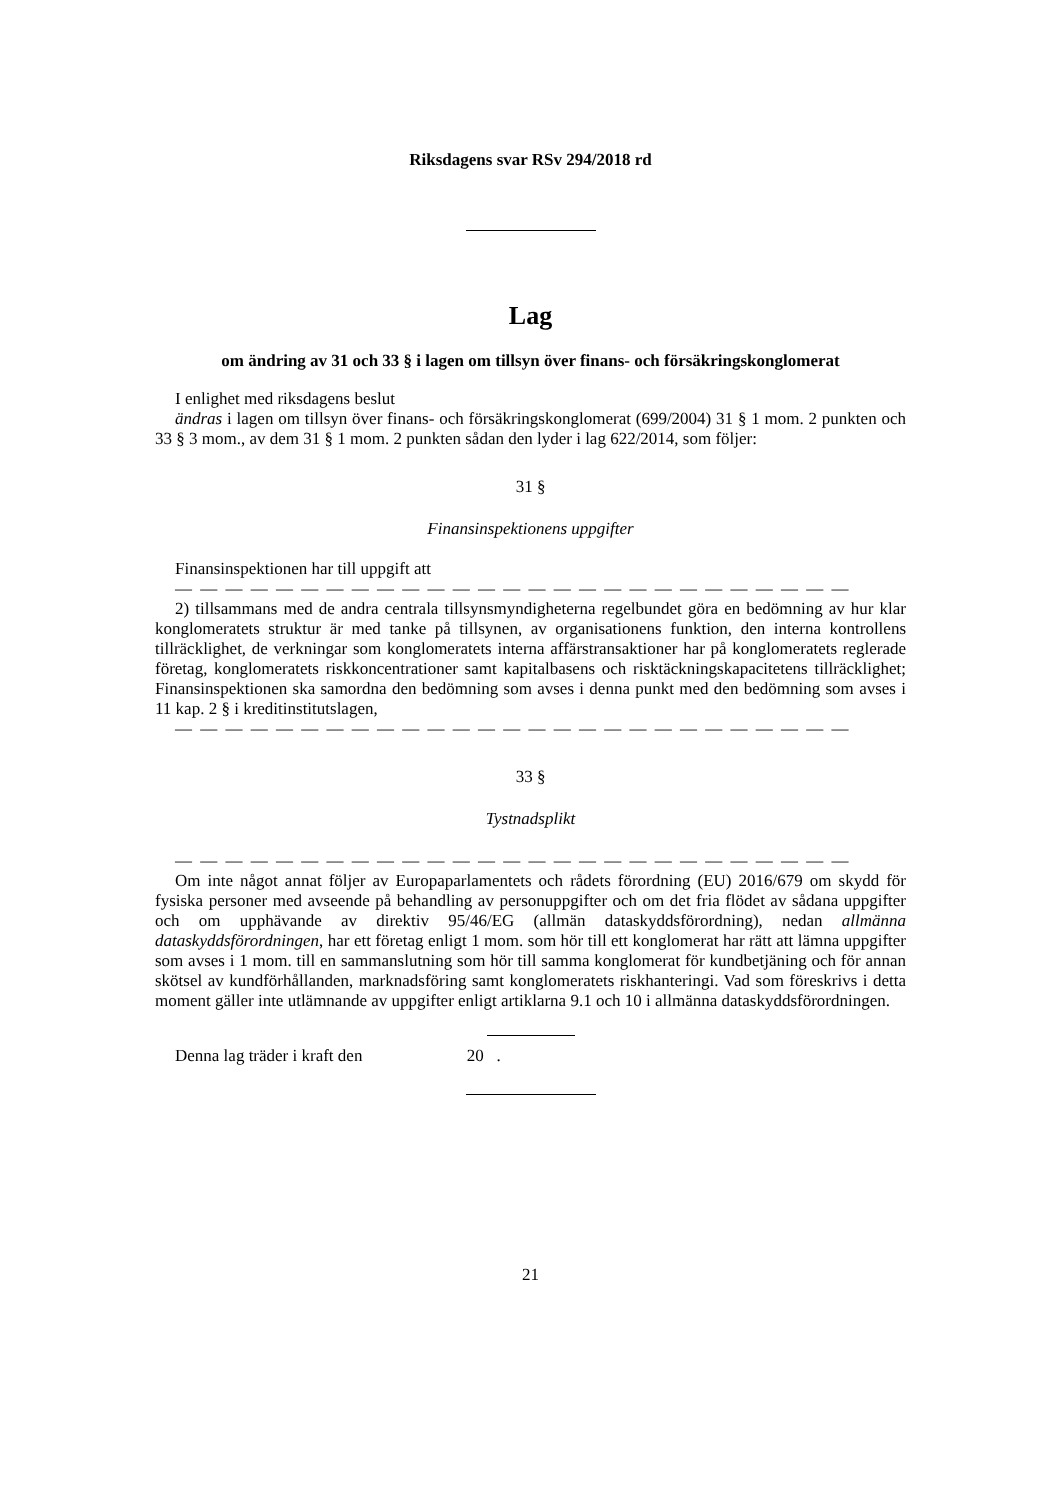Riksdagens svar RSv 294/2018 rd
Lag
om ändring av 31 och 33 § i lagen om tillsyn över finans- och försäkringskonglomerat
I enlighet med riksdagens beslut
ändras i lagen om tillsyn över finans- och försäkringskonglomerat (699/2004) 31 § 1 mom. 2 punkten och 33 § 3 mom., av dem 31 § 1 mom. 2 punkten sådan den lyder i lag 622/2014, som följer:
31 §
Finansinspektionens uppgifter
Finansinspektionen har till uppgift att
— — — — — — — — — — — — — — — — — — — — — — — — — — —
2) tillsammans med de andra centrala tillsynsmyndigheterna regelbundet göra en bedömning av hur klar konglomeratets struktur är med tanke på tillsynen, av organisationens funktion, den interna kontrollens tillräcklighet, de verkningar som konglomeratets interna affärstransaktioner har på konglomeratets reglerade företag, konglomeratets riskkoncentrationer samt kapitalbasens och risktäckningskapacitetens tillräcklighet; Finansinspektionen ska samordna den bedömning som avses i denna punkt med den bedömning som avses i 11 kap. 2 § i kreditinstitutslagen,
— — — — — — — — — — — — — — — — — — — — — — — — — — —
33 §
Tystnadsplikt
— — — — — — — — — — — — — — — — — — — — — — — — — — —
Om inte något annat följer av Europaparlamentets och rådets förordning (EU) 2016/679 om skydd för fysiska personer med avseende på behandling av personuppgifter och om det fria flödet av sådana uppgifter och om upphävande av direktiv 95/46/EG (allmän dataskyddsförordning), nedan allmänna dataskyddsförordningen, har ett företag enligt 1 mom. som hör till ett konglomerat har rätt att lämna uppgifter som avses i 1 mom. till en sammanslutning som hör till samma konglomerat för kundbetjäning och för annan skötsel av kundförhållanden, marknadsföring samt konglomeratets riskhanteringi. Vad som föreskrivs i detta moment gäller inte utlämnande av uppgifter enligt artiklarna 9.1 och 10 i allmänna dataskyddsförordningen.
Denna lag träder i kraft den 20 .
21